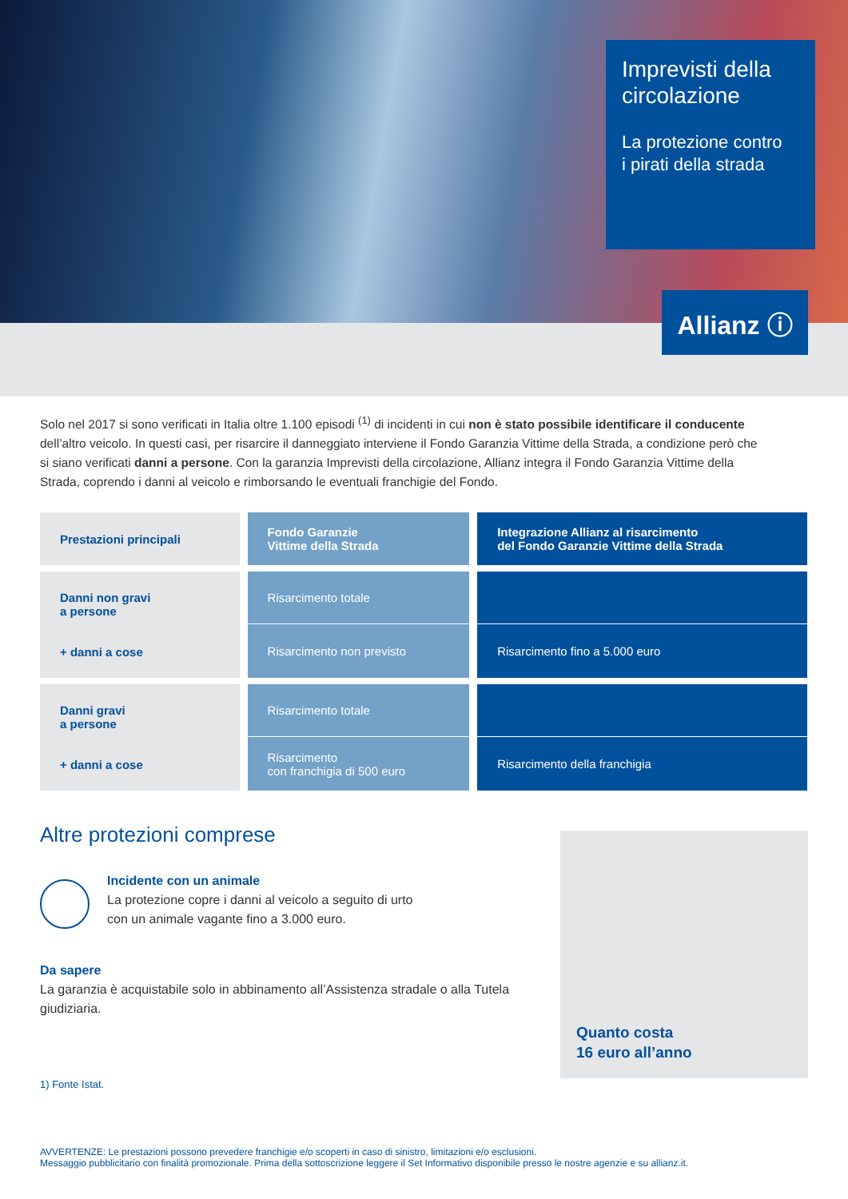Imprevisti della circolazione
La protezione contro
i pirati della strada
Allianz ⓘ
Solo nel 2017 si sono verificati in Italia oltre 1.100 episodi <sup>(1)</sup> di incidenti in cui non è stato possibile identificare il conducente dell’altro veicolo. In questi casi, per risarcire il danneggiato interviene il Fondo Garanzia Vittime della Strada, a condizione però che si siano verificati danni a persone. Con la garanzia Imprevisti della circolazione, Allianz integra il Fondo Garanzia Vittime della Strada, coprendo i danni al veicolo e rimborsando le eventuali franchigie del Fondo.
| Prestazioni principali | Fondo Garanzie Vittime della Strada | Integrazione Allianz al risarcimento del Fondo Garanzie Vittime della Strada |
| --- | --- | --- |
| Danni non gravi a persone + danni a cose | Risarcimento totale | |
| | Risarcimento non previsto | Risarcimento fino a 5.000 euro |
| Danni gravi a persone + danni a cose | Risarcimento totale | |
| | Risarcimento con franchigia di 500 euro | Risarcimento della franchigia |
Quanto costa
16 euro all’anno
Altre protezioni comprese
Incidente con un animale
La protezione copre i danni al veicolo a seguito di urto
con un animale vagante fino a 3.000 euro.
Da sapere
La garanzia è acquistabile solo in abbinamento all’Assistenza stradale o alla Tutela giudiziaria.
1) Fonte Istat.
AVVERTENZE: Le prestazioni possono prevedere franchigie e/o scoperti in caso di sinistro, limitazioni e/o esclusioni.
Messaggio pubblicitario con finalità promozionale. Prima della sottoscrizione leggere il Set Informativo disponibile presso le nostre agenzie e su allianz.it.